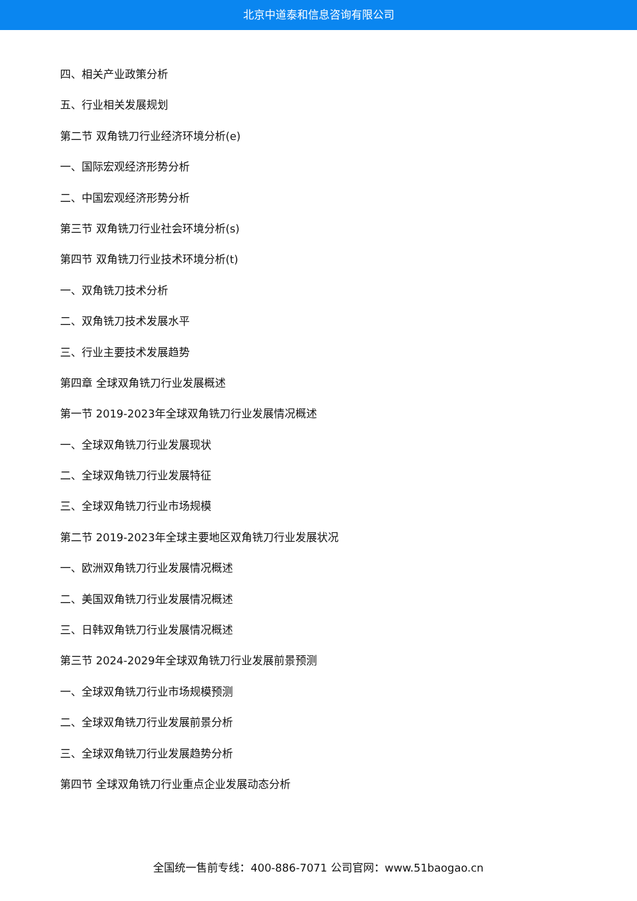北京中道泰和信息咨询有限公司
四、相关产业政策分析
五、行业相关发展规划
第二节 双角铣刀行业经济环境分析(e)
一、国际宏观经济形势分析
二、中国宏观经济形势分析
第三节 双角铣刀行业社会环境分析(s)
第四节 双角铣刀行业技术环境分析(t)
一、双角铣刀技术分析
二、双角铣刀技术发展水平
三、行业主要技术发展趋势
第四章 全球双角铣刀行业发展概述
第一节 2019-2023年全球双角铣刀行业发展情况概述
一、全球双角铣刀行业发展现状
二、全球双角铣刀行业发展特征
三、全球双角铣刀行业市场规模
第二节 2019-2023年全球主要地区双角铣刀行业发展状况
一、欧洲双角铣刀行业发展情况概述
二、美国双角铣刀行业发展情况概述
三、日韩双角铣刀行业发展情况概述
第三节 2024-2029年全球双角铣刀行业发展前景预测
一、全球双角铣刀行业市场规模预测
二、全球双角铣刀行业发展前景分析
三、全球双角铣刀行业发展趋势分析
第四节 全球双角铣刀行业重点企业发展动态分析
全国统一售前专线：400-886-7071 公司官网：www.51baogao.cn